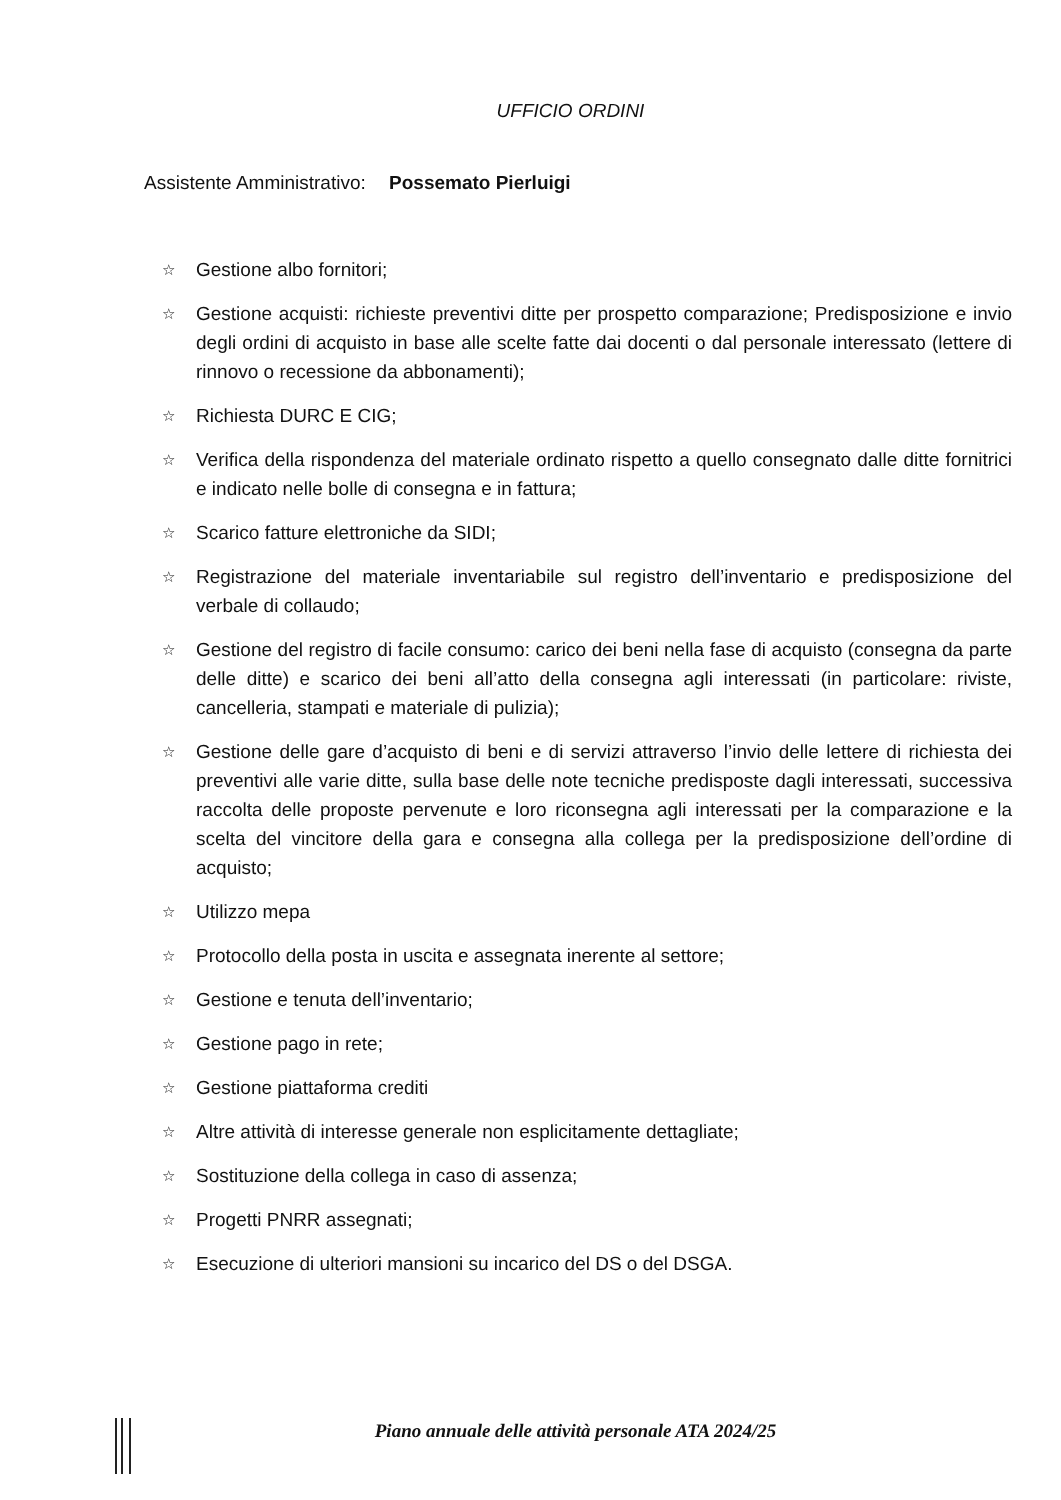UFFICIO ORDINI
Assistente Amministrativo: Possemato Pierluigi
☆ Gestione albo fornitori;
☆ Gestione acquisti: richieste preventivi ditte per prospetto comparazione; Predisposizione e invio degli ordini di acquisto in base alle scelte fatte dai docenti o dal personale interessato (lettere di rinnovo o recessione da abbonamenti);
☆ Richiesta DURC E CIG;
☆ Verifica della rispondenza del materiale ordinato rispetto a quello consegnato dalle ditte fornitrici e indicato nelle bolle di consegna e in fattura;
☆ Scarico fatture elettroniche da SIDI;
☆ Registrazione del materiale inventariabile sul registro dell’inventario e predisposizione del verbale di collaudo;
☆ Gestione del registro di facile consumo: carico dei beni nella fase di acquisto (consegna da parte delle ditte) e scarico dei beni all’atto della consegna agli interessati (in particolare: riviste, cancelleria, stampati e materiale di pulizia);
☆ Gestione delle gare d’acquisto di beni e di servizi attraverso l’invio delle lettere di richiesta dei preventivi alle varie ditte, sulla base delle note tecniche predisposte dagli interessati, successiva raccolta delle proposte pervenute e loro riconsegna agli interessati per la comparazione e la scelta del vincitore della gara e consegna alla collega per la predisposizione dell’ordine di acquisto;
☆ Utilizzo mepa
☆ Protocollo della posta in uscita e assegnata inerente al settore;
☆ Gestione e tenuta dell’inventario;
☆ Gestione pago in rete;
☆ Gestione piattaforma crediti
☆ Altre attività di interesse generale non esplicitamente dettagliate;
☆ Sostituzione della collega in caso di assenza;
☆ Progetti PNRR assegnati;
☆ Esecuzione di ulteriori mansioni su incarico del DS o del DSGA.
Piano annuale delle attività personale ATA 2024/25